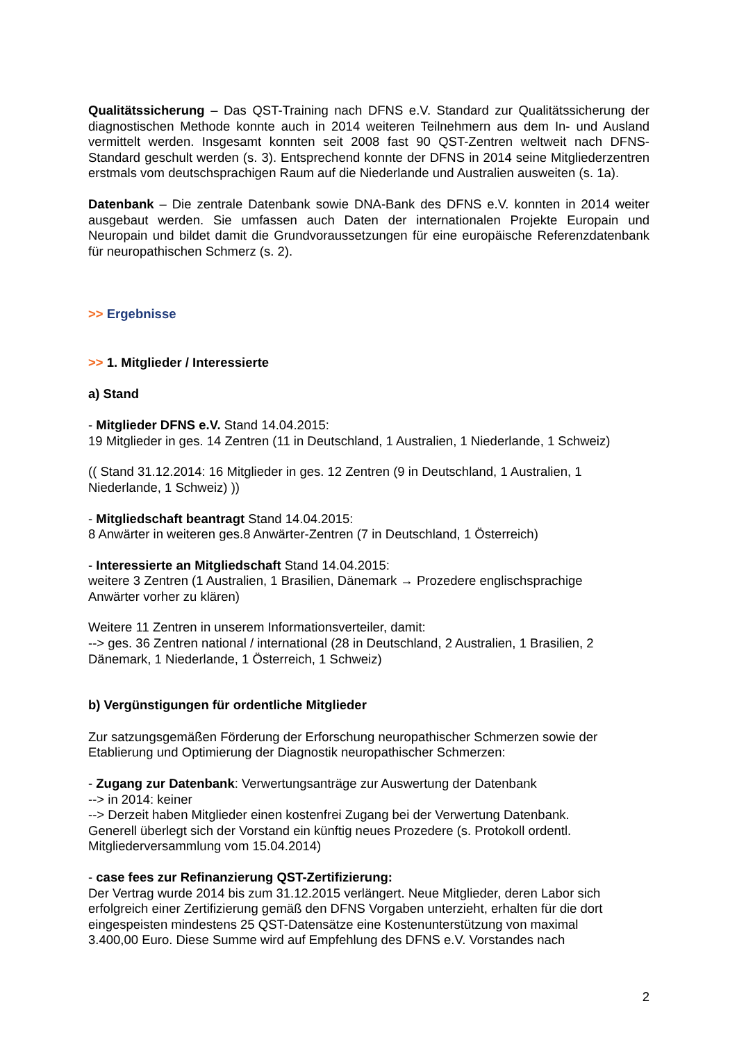Qualitätssicherung – Das QST-Training nach DFNS e.V. Standard zur Qualitätssicherung der diagnostischen Methode konnte auch in 2014 weiteren Teilnehmern aus dem In- und Ausland vermittelt werden. Insgesamt konnten seit 2008 fast 90 QST-Zentren weltweit nach DFNS-Standard geschult werden (s. 3). Entsprechend konnte der DFNS in 2014 seine Mitgliederzentren erstmals vom deutschsprachigen Raum auf die Niederlande und Australien ausweiten (s. 1a).
Datenbank – Die zentrale Datenbank sowie DNA-Bank des DFNS e.V. konnten in 2014 weiter ausgebaut werden. Sie umfassen auch Daten der internationalen Projekte Europain und Neuropain und bildet damit die Grundvoraussetzungen für eine europäische Referenzdatenbank für neuropathischen Schmerz (s. 2).
>> Ergebnisse
>> 1. Mitglieder / Interessierte
a) Stand
- Mitglieder DFNS e.V. Stand 14.04.2015:
19 Mitglieder in ges. 14 Zentren (11 in Deutschland, 1 Australien, 1 Niederlande, 1 Schweiz)
(( Stand 31.12.2014: 16 Mitglieder in ges. 12 Zentren (9 in Deutschland, 1 Australien, 1
Niederlande, 1 Schweiz) ))
- Mitgliedschaft beantragt Stand 14.04.2015:
8 Anwärter in weiteren ges.8 Anwärter-Zentren (7 in Deutschland, 1 Österreich)
- Interessierte an Mitgliedschaft Stand 14.04.2015:
weitere 3 Zentren (1 Australien, 1 Brasilien, Dänemark → Prozedere englischsprachige
Anwärter vorher zu klären)
Weitere 11 Zentren in unserem Informationsverteiler, damit:
--> ges. 36 Zentren national / international (28 in Deutschland, 2 Australien, 1 Brasilien, 2
Dänemark, 1 Niederlande, 1 Österreich, 1 Schweiz)
b) Vergünstigungen für ordentliche Mitglieder
Zur satzungsgemäßen Förderung der Erforschung neuropathischer Schmerzen sowie der
Etablierung und Optimierung der Diagnostik neuropathischer Schmerzen:
- Zugang zur Datenbank: Verwertungsanträge zur Auswertung der Datenbank
--> in 2014: keiner
--> Derzeit haben Mitglieder einen kostenfrei Zugang bei der Verwertung Datenbank.
Generell überlegt sich der Vorstand ein künftig neues Prozedere (s. Protokoll ordentl.
Mitgliederversammlung vom 15.04.2014)
- case fees zur Refinanzierung QST-Zertifizierung:
Der Vertrag wurde 2014 bis zum 31.12.2015 verlängert. Neue Mitglieder, deren Labor sich
erfolgreich einer Zertifizierung gemäß den DFNS Vorgaben unterzieht, erhalten für die dort
eingespeisten mindestens 25 QST-Datensätze eine Kostenunterstützung von maximal
3.400,00 Euro. Diese Summe wird auf Empfehlung des DFNS e.V. Vorstandes nach
2